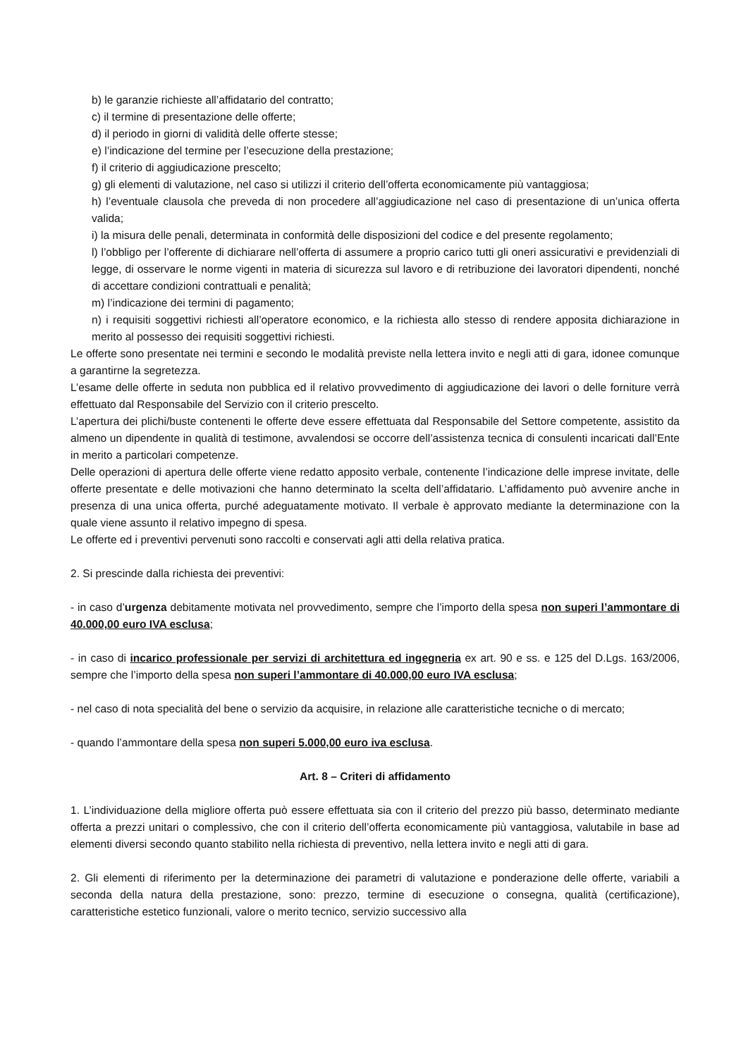b) le garanzie richieste all’affidatario del contratto;
c) il termine di presentazione delle offerte;
d) il periodo in giorni di validità delle offerte stesse;
e) l’indicazione del termine per l’esecuzione della prestazione;
f) il criterio di aggiudicazione prescelto;
g) gli elementi di valutazione, nel caso si utilizzi il criterio dell’offerta economicamente più vantaggiosa;
h) l’eventuale clausola che preveda di non procedere all’aggiudicazione nel caso di presentazione di un’unica offerta valida;
i) la misura delle penali, determinata in conformità delle disposizioni del codice e del presente regolamento;
l) l’obbligo per l’offerente di dichiarare nell’offerta di assumere a proprio carico tutti gli oneri assicurativi e previdenziali di legge, di osservare le norme vigenti in materia di sicurezza sul lavoro e di retribuzione dei lavoratori dipendenti, nonché di accettare condizioni contrattuali e penalità;
m) l’indicazione dei termini di pagamento;
n) i requisiti soggettivi richiesti all’operatore economico, e la richiesta allo stesso di rendere apposita dichiarazione in merito al possesso dei requisiti soggettivi richiesti.
Le offerte sono presentate nei termini e secondo le modalità previste nella lettera invito e negli atti di gara, idonee comunque a garantirne la segretezza.
L’esame delle offerte in seduta non pubblica ed il relativo provvedimento di aggiudicazione dei lavori o delle forniture verrà effettuato dal Responsabile del Servizio con il criterio prescelto.
L’apertura dei plichi/buste contenenti le offerte deve essere effettuata dal Responsabile del Settore competente, assistito da almeno un dipendente in qualità di testimone, avvalendosi se occorre dell’assistenza tecnica di consulenti incaricati dall’Ente in merito a particolari competenze.
Delle operazioni di apertura delle offerte viene redatto apposito verbale, contenente l’indicazione delle imprese invitate, delle offerte presentate e delle motivazioni che hanno determinato la scelta dell’affidatario. L’affidamento può avvenire anche in presenza di una unica offerta, purché adeguatamente motivato. Il verbale è approvato mediante la determinazione con la quale viene assunto il relativo impegno di spesa.
Le offerte ed i preventivi pervenuti sono raccolti e conservati agli atti della relativa pratica.
2. Si prescinde dalla richiesta dei preventivi:
- in caso d’urgenza debitamente motivata nel provvedimento, sempre che l’importo della spesa non superi l’ammontare di 40.000,00 euro IVA esclusa;
- in caso di incarico professionale per servizi di architettura ed ingegneria ex art. 90 e ss. e 125 del D.Lgs. 163/2006, sempre che l’importo della spesa non superi l’ammontare di 40.000,00 euro IVA esclusa;
- nel caso di nota specialità del bene o servizio da acquisire, in relazione alle caratteristiche tecniche o di mercato;
- quando l’ammontare della spesa non superi 5.000,00 euro iva esclusa.
Art. 8 – Criteri di affidamento
1. L’individuazione della migliore offerta può essere effettuata sia con il criterio del prezzo più basso, determinato mediante offerta a prezzi unitari o complessivo, che con il criterio dell’offerta economicamente più vantaggiosa, valutabile in base ad elementi diversi secondo quanto stabilito nella richiesta di preventivo, nella lettera invito e negli atti di gara.
2. Gli elementi di riferimento per la determinazione dei parametri di valutazione e ponderazione delle offerte, variabili a seconda della natura della prestazione, sono: prezzo, termine di esecuzione o consegna, qualità (certificazione), caratteristiche estetico funzionali, valore o merito tecnico, servizio successivo alla